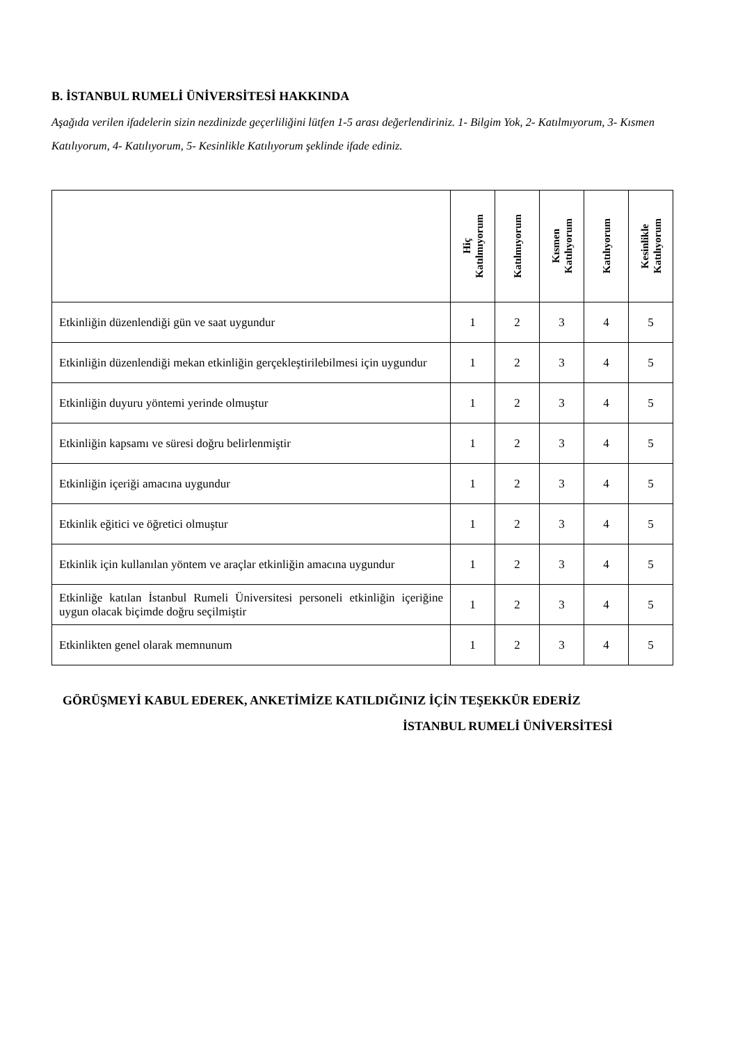B. İSTANBUL RUMELİ ÜNİVERSİTESİ HAKKINDA
Aşağıda verilen ifadelerin sizin nezdinizde geçerliliğini lütfen 1-5 arası değerlendiriniz. 1- Bilgim Yok, 2- Katılmıyorum, 3- Kısmen Katılıyorum, 4- Katılıyorum, 5- Kesinlikle Katılıyorum şeklinde ifade ediniz.
| | Hiç Katılmıyorum | Katılmıyorum | Kısmen Katılıyorum | Katılıyorum | Kesinlikle Katılıyorum |
| --- | --- | --- | --- | --- | --- |
| Etkinliğin düzenlendiği gün ve saat uygundur | 1 | 2 | 3 | 4 | 5 |
| Etkinliğin düzenlendiği mekan etkinliğin gerçekleştirilebilmesi için uygundur | 1 | 2 | 3 | 4 | 5 |
| Etkinliğin duyuru yöntemi yerinde olmuştur | 1 | 2 | 3 | 4 | 5 |
| Etkinliğin kapsamı ve süresi doğru belirlenmiştir | 1 | 2 | 3 | 4 | 5 |
| Etkinliğin içeriği amacına uygundur | 1 | 2 | 3 | 4 | 5 |
| Etkinlik eğitici ve öğretici olmuştur | 1 | 2 | 3 | 4 | 5 |
| Etkinlik için kullanılan yöntem ve araçlar etkinliğin amacına uygundur | 1 | 2 | 3 | 4 | 5 |
| Etkinliğe katılan İstanbul Rumeli Üniversitesi personeli etkinliğin içeriğine uygun olacak biçimde doğru seçilmiştir | 1 | 2 | 3 | 4 | 5 |
| Etkinlikten genel olarak memnunum | 1 | 2 | 3 | 4 | 5 |
GÖRÜŞMEYİ KABUL EDEREK, ANKETİMİZE KATILDIĞINIZ İÇİN TEŞEKKÜR EDERİZ
İSTANBUL RUMELİ ÜNİVERSİTESİ